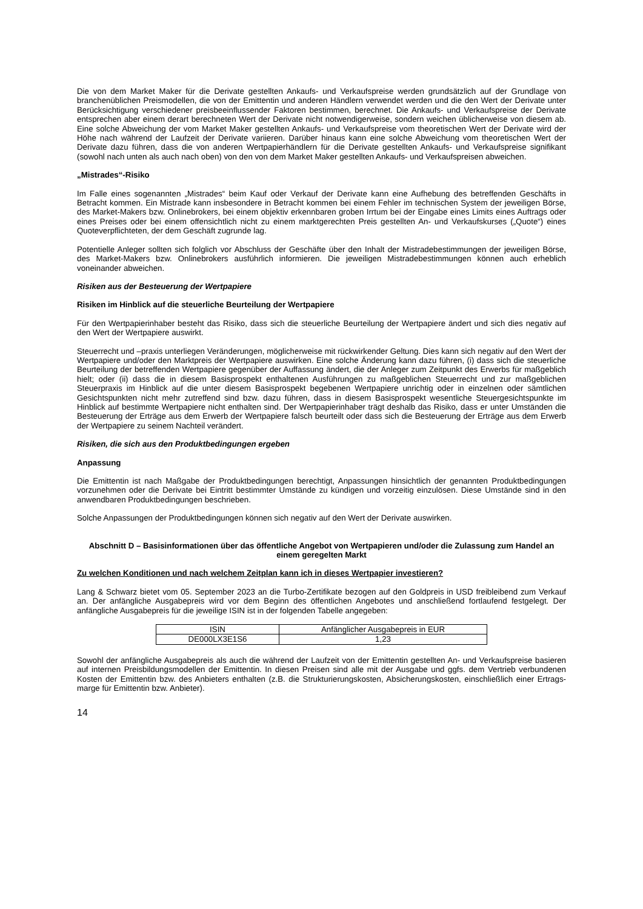Die von dem Market Maker für die Derivate gestellten Ankaufs- und Verkaufspreise werden grundsätzlich auf der Grundlage von branchenüblichen Preismodellen, die von der Emittentin und anderen Händlern verwendet werden und die den Wert der Derivate unter Berücksichtigung verschiedener preisbeeinflussender Faktoren bestimmen, berechnet. Die Ankaufs- und Verkaufspreise der Derivate entsprechen aber einem derart berechneten Wert der Derivate nicht notwendigerweise, sondern weichen üblicherweise von diesem ab. Eine solche Abweichung der vom Market Maker gestellten Ankaufs- und Verkaufspreise vom theoretischen Wert der Derivate wird der Höhe nach während der Laufzeit der Derivate variieren. Darüber hinaus kann eine solche Abweichung vom theoretischen Wert der Derivate dazu führen, dass die von anderen Wertpapierhändlern für die Derivate gestellten Ankaufs- und Verkaufspreise signifikant (sowohl nach unten als auch nach oben) von den von dem Market Maker gestellten Ankaufs- und Verkaufspreisen abweichen.
„Mistrades“-Risiko
Im Falle eines sogenannten „Mistrades“ beim Kauf oder Verkauf der Derivate kann eine Aufhebung des betreffenden Geschäfts in Betracht kommen. Ein Mistrade kann insbesondere in Betracht kommen bei einem Fehler im technischen System der jeweiligen Börse, des Market-Makers bzw. Onlinebrokers, bei einem objektiv erkennbaren groben Irrtum bei der Eingabe eines Limits eines Auftrags oder eines Preises oder bei einem offensichtlich nicht zu einem marktgerechten Preis gestellten An- und Verkaufskurses („Quote“) eines Quoteverpflichteten, der dem Geschäft zugrunde lag.
Potentielle Anleger sollten sich folglich vor Abschluss der Geschäfte über den Inhalt der Mistradebestimmungen der jeweiligen Börse, des Market-Makers bzw. Onlinebrokers ausführlich informieren. Die jeweiligen Mistradebestimmungen können auch erheblich voneinander abweichen.
Risiken aus der Besteuerung der Wertpapiere
Risiken im Hinblick auf die steuerliche Beurteilung der Wertpapiere
Für den Wertpapierinhaber besteht das Risiko, dass sich die steuerliche Beurteilung der Wertpapiere ändert und sich dies negativ auf den Wert der Wertpapiere auswirkt.
Steuerrecht und –praxis unterliegen Veränderungen, möglicherweise mit rückwirkender Geltung. Dies kann sich negativ auf den Wert der Wertpapiere und/oder den Marktpreis der Wertpapiere auswirken. Eine solche Änderung kann dazu führen, (i) dass sich die steuerliche Beurteilung der betreffenden Wertpapiere gegenüber der Auffassung ändert, die der Anleger zum Zeitpunkt des Erwerbs für maßgeblich hielt; oder (ii) dass die in diesem Basisprospekt enthaltenen Ausführungen zu maßgeblichen Steuerrecht und zur maßgeblichen Steuerpraxis im Hinblick auf die unter diesem Basisprospekt begebenen Wertpapiere unrichtig oder in einzelnen oder sämtlichen Gesichtspunkten nicht mehr zutreffend sind bzw. dazu führen, dass in diesem Basisprospekt wesentliche Steuergesichtspunkte im Hinblick auf bestimmte Wertpapiere nicht enthalten sind. Der Wertpapierinhaber trägt deshalb das Risiko, dass er unter Umständen die Besteuerung der Erträge aus dem Erwerb der Wertpapiere falsch beurteilt oder dass sich die Besteuerung der Erträge aus dem Erwerb der Wertpapiere zu seinem Nachteil verändert.
Risiken, die sich aus den Produktbedingungen ergeben
Anpassung
Die Emittentin ist nach Maßgabe der Produktbedingungen berechtigt, Anpassungen hinsichtlich der genannten Produktbedingungen vorzunehmen oder die Derivate bei Eintritt bestimmter Umstände zu kündigen und vorzeitig einzulösen. Diese Umstände sind in den anwendbaren Produktbedingungen beschrieben.
Solche Anpassungen der Produktbedingungen können sich negativ auf den Wert der Derivate auswirken.
Abschnitt D – Basisinformationen über das öffentliche Angebot von Wertpapieren und/oder die Zulassung zum Handel an einem geregelten Markt
Zu welchen Konditionen und nach welchem Zeitplan kann ich in dieses Wertpapier investieren?
Lang & Schwarz bietet vom 05. September 2023 an die Turbo-Zertifikate bezogen auf den Goldpreis in USD freibleibend zum Verkauf an. Der anfängliche Ausgabepreis wird vor dem Beginn des öffentlichen Angebotes und anschließend fortlaufend festgelegt. Der anfängliche Ausgabepreis für die jeweilige ISIN ist in der folgenden Tabelle angegeben:
| ISIN | Anfänglicher Ausgabepreis in EUR |
| DE000LX3E1S6 | 1,23 |
Sowohl der anfängliche Ausgabepreis als auch die während der Laufzeit von der Emittentin gestellten An- und Verkaufspreise basieren auf internen Preisbildungsmodellen der Emittentin. In diesen Preisen sind alle mit der Ausgabe und ggfs. dem Vertrieb verbundenen Kosten der Emittentin bzw. des Anbieters enthalten (z.B. die Strukturierungskosten, Absicherungskosten, einschließlich einer Ertrags-marge für Emittentin bzw. Anbieter).
14